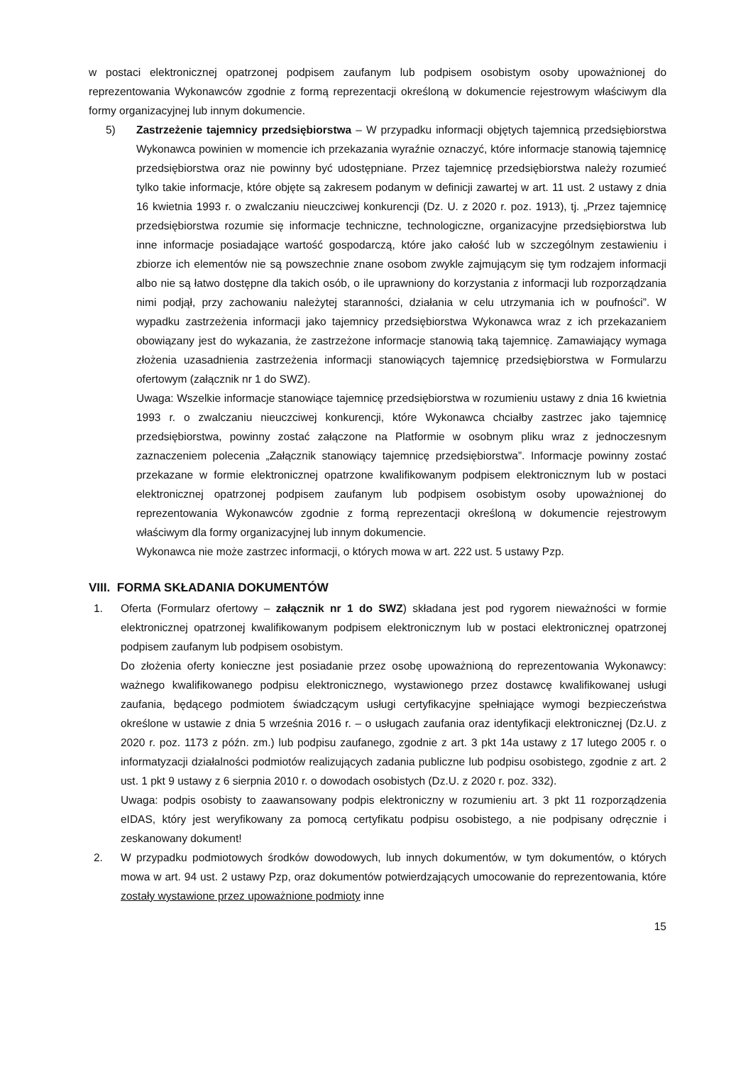w postaci elektronicznej opatrzonej podpisem zaufanym lub podpisem osobistym osoby upoważnionej do reprezentowania Wykonawców zgodnie z formą reprezentacji określoną w dokumencie rejestrowym właściwym dla formy organizacyjnej lub innym dokumencie.
5) Zastrzeżenie tajemnicy przedsiębiorstwa – W przypadku informacji objętych tajemnicą przedsiębiorstwa Wykonawca powinien w momencie ich przekazania wyraźnie oznaczyć, które informacje stanowią tajemnicę przedsiębiorstwa oraz nie powinny być udostępniane. Przez tajemnicę przedsiębiorstwa należy rozumieć tylko takie informacje, które objęte są zakresem podanym w definicji zawartej w art. 11 ust. 2 ustawy z dnia 16 kwietnia 1993 r. o zwalczaniu nieuczciwej konkurencji (Dz. U. z 2020 r. poz. 1913), tj. „Przez tajemnicę przedsiębiorstwa rozumie się informacje techniczne, technologiczne, organizacyjne przedsiębiorstwa lub inne informacje posiadające wartość gospodarczą, które jako całość lub w szczególnym zestawieniu i zbiorze ich elementów nie są powszechnie znane osobom zwykle zajmującym się tym rodzajem informacji albo nie są łatwo dostępne dla takich osób, o ile uprawniony do korzystania z informacji lub rozporządzania nimi podjął, przy zachowaniu należytej staranności, działania w celu utrzymania ich w poufności”. W wypadku zastrzeżenia informacji jako tajemnicy przedsiębiorstwa Wykonawca wraz z ich przekazaniem obowiązany jest do wykazania, że zastrzeżone informacje stanowią taką tajemnicę. Zamawiający wymaga złożenia uzasadnienia zastrzeżenia informacji stanowiących tajemnicę przedsiębiorstwa w Formularzu ofertowym (załącznik nr 1 do SWZ).
Uwaga: Wszelkie informacje stanowiące tajemnicę przedsiębiorstwa w rozumieniu ustawy z dnia 16 kwietnia 1993 r. o zwalczaniu nieuczciwej konkurencji, które Wykonawca chciałby zastrzec jako tajemnicę przedsiębiorstwa, powinny zostać załączone na Platformie w osobnym pliku wraz z jednoczesnym zaznaczeniem polecenia „Załącznik stanowiący tajemnicę przedsiębiorstwa”. Informacje powinny zostać przekazane w formie elektronicznej opatrzone kwalifikowanym podpisem elektronicznym lub w postaci elektronicznej opatrzonej podpisem zaufanym lub podpisem osobistym osoby upoważnionej do reprezentowania Wykonawców zgodnie z formą reprezentacji określoną w dokumencie rejestrowym właściwym dla formy organizacyjnej lub innym dokumencie.
Wykonawca nie może zastrzec informacji, o których mowa w art. 222 ust. 5 ustawy Pzp.
VIII. FORMA SKŁADANIA DOKUMENTÓW
1. Oferta (Formularz ofertowy – załącznik nr 1 do SWZ) składana jest pod rygorem nieważności w formie elektronicznej opatrzonej kwalifikowanym podpisem elektronicznym lub w postaci elektronicznej opatrzonej podpisem zaufanym lub podpisem osobistym.
Do złożenia oferty konieczne jest posiadanie przez osobę upoważnioną do reprezentowania Wykonawcy: ważnego kwalifikowanego podpisu elektronicznego, wystawionego przez dostawcę kwalifikowanej usługi zaufania, będącego podmiotem świadczącym usługi certyfikacyjne spełniające wymogi bezpieczeństwa określone w ustawie z dnia 5 września 2016 r. – o usługach zaufania oraz identyfikacji elektronicznej (Dz.U. z 2020 r. poz. 1173 z późn. zm.) lub podpisu zaufanego, zgodnie z art. 3 pkt 14a ustawy z 17 lutego 2005 r. o informatyzacji działalności podmiotów realizujących zadania publiczne lub podpisu osobistego, zgodnie z art. 2 ust. 1 pkt 9 ustawy z 6 sierpnia 2010 r. o dowodach osobistych (Dz.U. z 2020 r. poz. 332).
Uwaga: podpis osobisty to zaawansowany podpis elektroniczny w rozumieniu art. 3 pkt 11 rozporządzenia eIDAS, który jest weryfikowany za pomocą certyfikatu podpisu osobistego, a nie podpisany odręcznie i zeskanowany dokument!
2. W przypadku podmiotowych środków dowodowych, lub innych dokumentów, w tym dokumentów, o których mowa w art. 94 ust. 2 ustawy Pzp, oraz dokumentów potwierdzających umocowanie do reprezentowania, które zostały wystawione przez upoważnione podmioty inne
15